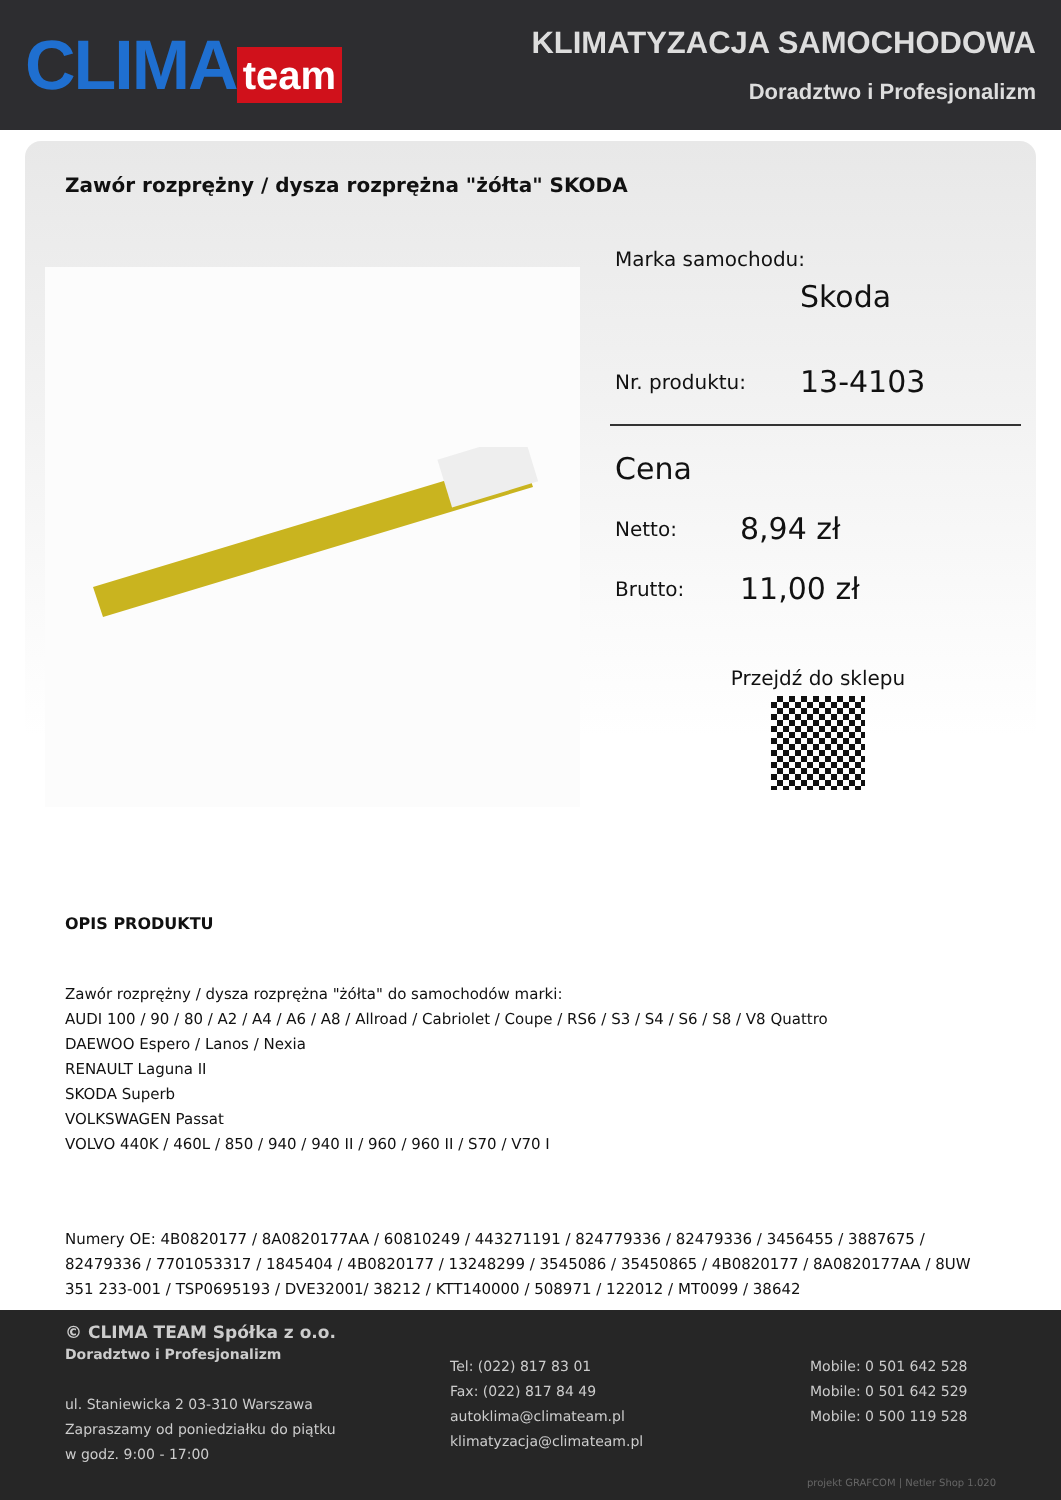CLIMA team
KLIMATYZACJA SAMOCHODOWA
Doradztwo i Profesjonalizm
Zawór rozprężny / dysza rozprężna "żółta" SKODA
Marka samochodu:
Skoda
Nr. produktu: 13-4103
Cena
Netto: 8,94 zł
Brutto: 11,00 zł
Przejdź do sklepu
OPIS PRODUKTU
Zawór rozprężny / dysza rozprężna "żółta" do samochodów marki:
AUDI 100 / 90 / 80 / A2 / A4 / A6 / A8 / Allroad / Cabriolet / Coupe / RS6 / S3 / S4 / S6 / S8 / V8 Quattro
DAEWOO Espero / Lanos / Nexia
RENAULT Laguna II
SKODA Superb
VOLKSWAGEN Passat
VOLVO 440K / 460L / 850 / 940 / 940 II / 960 / 960 II / S70 / V70 I
Numery OE: 4B0820177 / 8A0820177AA / 60810249 / 443271191 / 824779336 / 82479336 / 3456455 / 3887675 / 82479336 / 7701053317 / 1845404 / 4B0820177 / 13248299 / 3545086 / 35450865 / 4B0820177 / 8A0820177AA / 8UW 351 233-001 / TSP0695193 / DVE32001/ 38212 / KTT140000 / 508971 / 122012 / MT0099 / 38642
© CLIMA TEAM Spółka z o.o.
Doradztwo i Profesjonalizm
ul. Staniewicka 2 03-310 Warszawa
Zapraszamy od poniedziałku do piątku
w godz. 9:00 - 17:00
Tel: (022) 817 83 01
Fax: (022) 817 84 49
autoklima@climateam.pl
klimatyzacja@climateam.pl
Mobile: 0 501 642 528
Mobile: 0 501 642 529
Mobile: 0 500 119 528
projekt GRAFCOM | Netler Shop 1.020